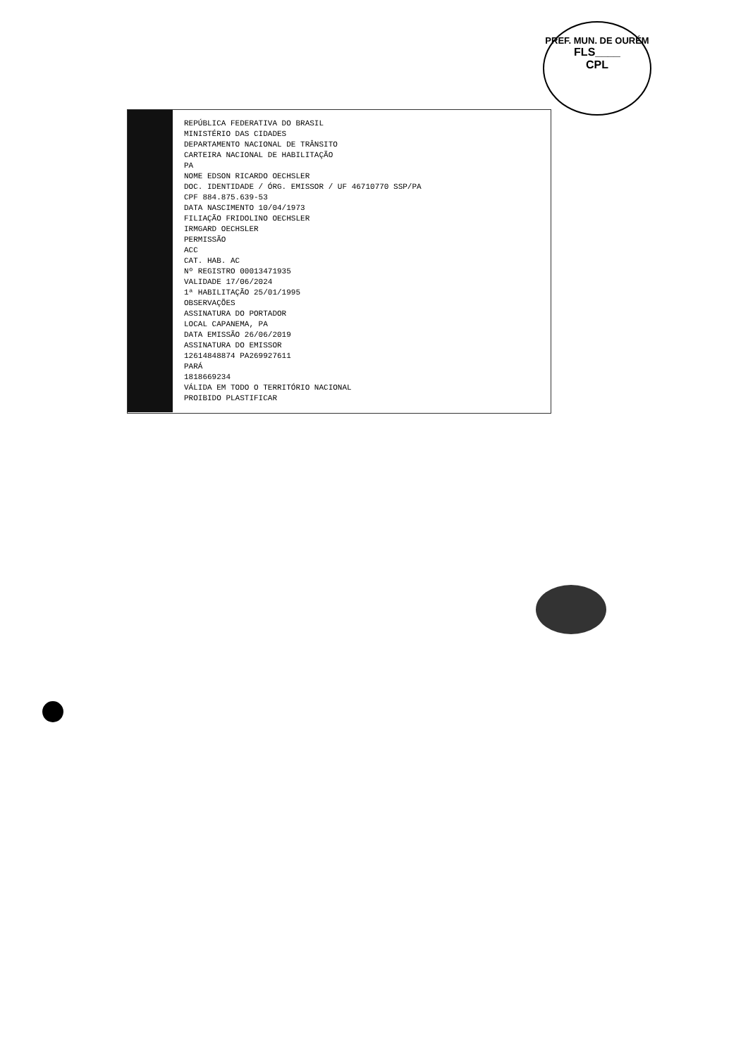PREF. MUN. DE OURÉM
FLS____
CPL
REPÚBLICA FEDERATIVA DO BRASIL
MINISTÉRIO DAS CIDADES
DEPARTAMENTO NACIONAL DE TRÂNSITO
CARTEIRA NACIONAL DE HABILITAÇÃO
PA
NOME EDSON RICARDO OECHSLER
DOC. IDENTIDADE / ÓRG. EMISSOR / UF 46710770 SSP/PA
CPF 884.875.639-53
DATA NASCIMENTO 10/04/1973
FILIAÇÃO FRIDOLINO OECHSLER
IRMGARD OECHSLER
PERMISSÃO
ACC
CAT. HAB. AC
Nº REGISTRO 00013471935
VALIDADE 17/06/2024
1ª HABILITAÇÃO 25/01/1995
OBSERVAÇÕES
ASSINATURA DO PORTADOR
LOCAL CAPANEMA, PA
DATA EMISSÃO 26/06/2019
ASSINATURA DO EMISSOR
12614848874 PA269927611
PARÁ
1818669234
VÁLIDA EM TODO O TERRITÓRIO NACIONAL
PROIBIDO PLASTIFICAR